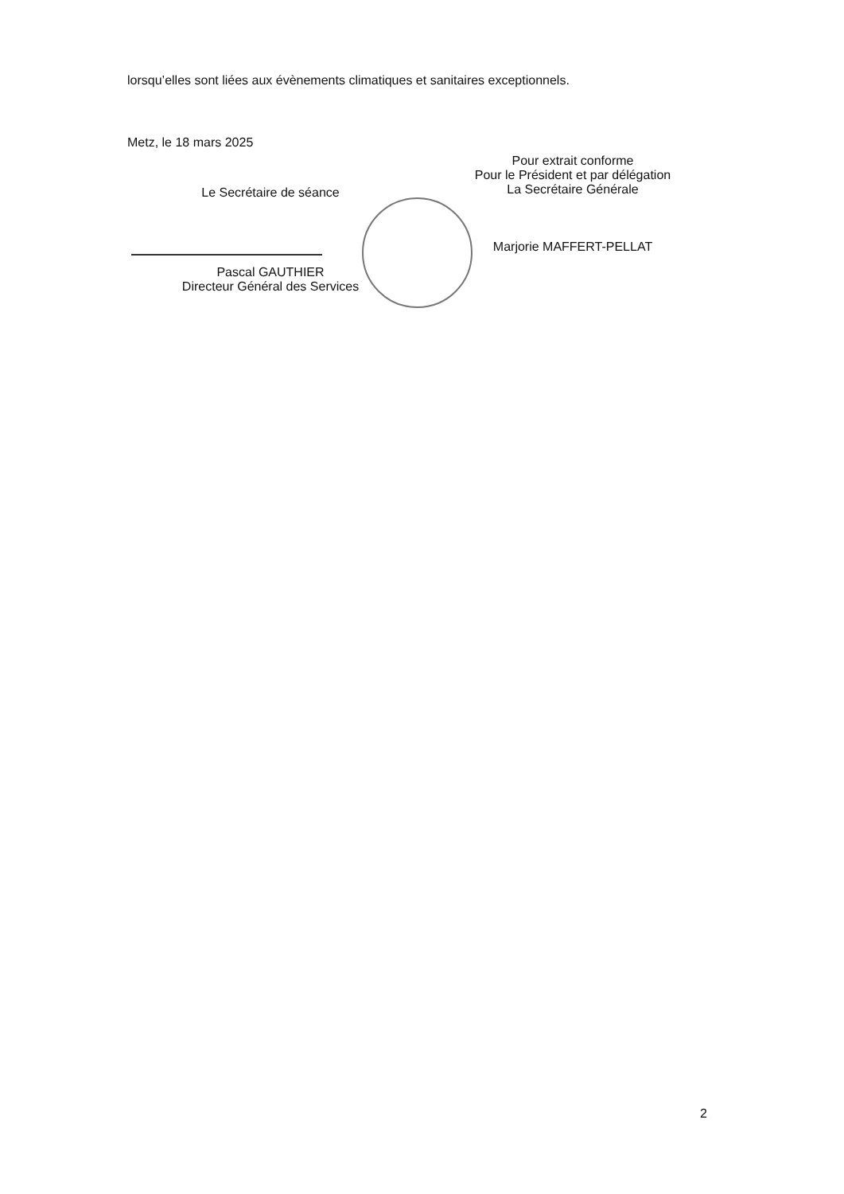lorsqu’elles sont liées aux évènements climatiques et sanitaires exceptionnels.
Metz, le 18 mars 2025
Le Secrétaire de séance
Pascal GAUTHIER
Directeur Général des Services
Pour extrait conforme
Pour le Président et par délégation
La Secrétaire Générale
Marjorie MAFFERT-PELLAT
2